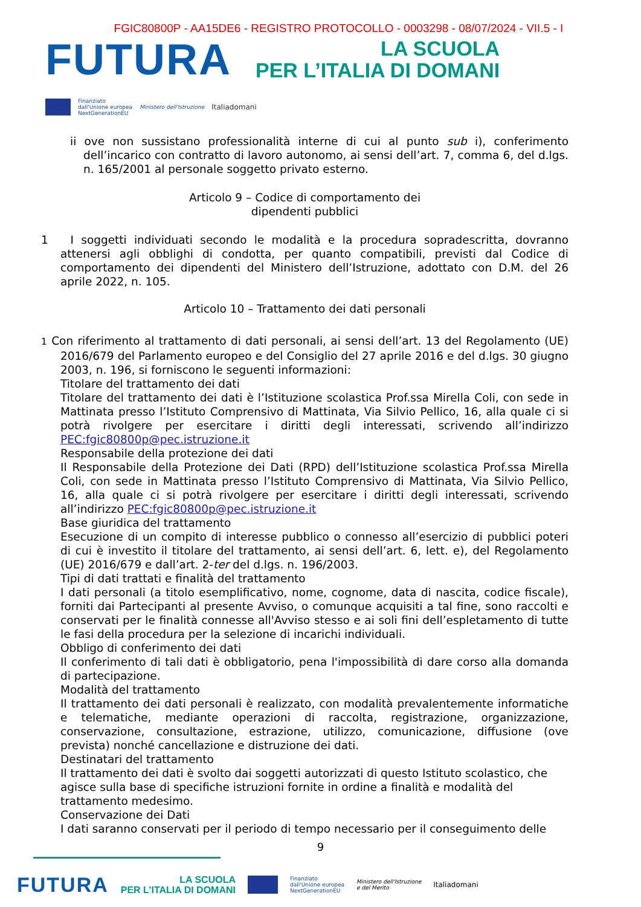FGIC80800P - AA15DE6 - REGISTRO PROTOCOLLO - 0003298 - 08/07/2024 - VII.5 - I
FUTURA
LA SCUOLA
PER L’ITALIA DI DOMANI
Finanziato
dall'Unione europea
NextGenerationEU
Ministero dell'Istruzione
Italiadomani
ii ove non sussistano professionalità interne di cui al punto sub i), conferimento dell’incarico con contratto di lavoro autonomo, ai sensi dell’art. 7, comma 6, del d.lgs. n. 165/2001 al personale soggetto privato esterno.
Articolo 9 – Codice di comportamento dei
dipendenti pubblici
1 I soggetti individuati secondo le modalità e la procedura sopradescritta, dovranno attenersi agli obblighi di condotta, per quanto compatibili, previsti dal Codice di comportamento dei dipendenti del Ministero dell’Istruzione, adottato con D.M. del 26 aprile 2022, n. 105.
Articolo 10 – Trattamento dei dati personali
1 Con riferimento al trattamento di dati personali, ai sensi dell’art. 13 del Regolamento (UE) 2016/679 del Parlamento europeo e del Consiglio del 27 aprile 2016 e del d.lgs. 30 giugno 2003, n. 196, si forniscono le seguenti informazioni:
Titolare del trattamento dei dati
Titolare del trattamento dei dati è l’Istituzione scolastica Prof.ssa Mirella Coli, con sede in Mattinata presso l’Istituto Comprensivo di Mattinata, Via Silvio Pellico, 16, alla quale ci si potrà rivolgere per esercitare i diritti degli interessati, scrivendo all’indirizzo PEC:fgic80800p@pec.istruzione.it
Responsabile della protezione dei dati
Il Responsabile della Protezione dei Dati (RPD) dell’Istituzione scolastica Prof.ssa Mirella Coli, con sede in Mattinata presso l’Istituto Comprensivo di Mattinata, Via Silvio Pellico, 16, alla quale ci si potrà rivolgere per esercitare i diritti degli interessati, scrivendo all’indirizzo PEC:fgic80800p@pec.istruzione.it
Base giuridica del trattamento
Esecuzione di un compito di interesse pubblico o connesso all’esercizio di pubblici poteri di cui è investito il titolare del trattamento, ai sensi dell’art. 6, lett. e), del Regolamento (UE) 2016/679 e dall’art. 2-ter del d.lgs. n. 196/2003.
Tipi di dati trattati e finalità del trattamento
I dati personali (a titolo esemplificativo, nome, cognome, data di nascita, codice fiscale), forniti dai Partecipanti al presente Avviso, o comunque acquisiti a tal fine, sono raccolti e conservati per le finalità connesse all'Avviso stesso e ai soli fini dell’espletamento di tutte le fasi della procedura per la selezione di incarichi individuali.
Obbligo di conferimento dei dati
Il conferimento di tali dati è obbligatorio, pena l'impossibilità di dare corso alla domanda di partecipazione.
Modalità del trattamento
Il trattamento dei dati personali è realizzato, con modalità prevalentemente informatiche e telematiche, mediante operazioni di raccolta, registrazione, organizzazione, conservazione, consultazione, estrazione, utilizzo, comunicazione, diffusione (ove prevista) nonché cancellazione e distruzione dei dati.
Destinatari del trattamento
Il trattamento dei dati è svolto dai soggetti autorizzati di questo Istituto scolastico, che agisce sulla base di specifiche istruzioni fornite in ordine a finalità e modalità del trattamento medesimo.
Conservazione dei Dati
I dati saranno conservati per il periodo di tempo necessario per il conseguimento delle
9
FUTURA
LA SCUOLA
PER L’ITALIA DI DOMANI
Finanziato
dall'Unione europea
NextGenerationEU
Ministero dell'Istruzione
e del Merito
Italiadomani